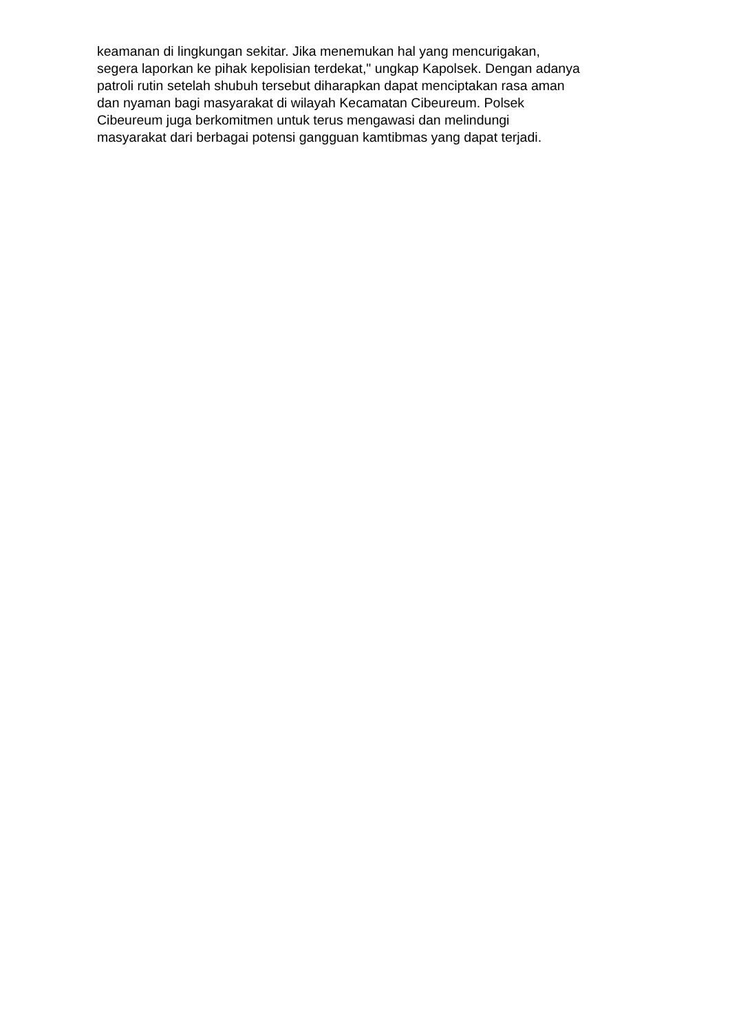keamanan di lingkungan sekitar. Jika menemukan hal yang mencurigakan,
segera laporkan ke pihak kepolisian terdekat," ungkap Kapolsek. Dengan adanya
patroli rutin setelah shubuh tersebut diharapkan dapat menciptakan rasa aman
dan nyaman bagi masyarakat di wilayah Kecamatan Cibeureum. Polsek
Cibeureum juga berkomitmen untuk terus mengawasi dan melindungi
masyarakat dari berbagai potensi gangguan kamtibmas yang dapat terjadi.